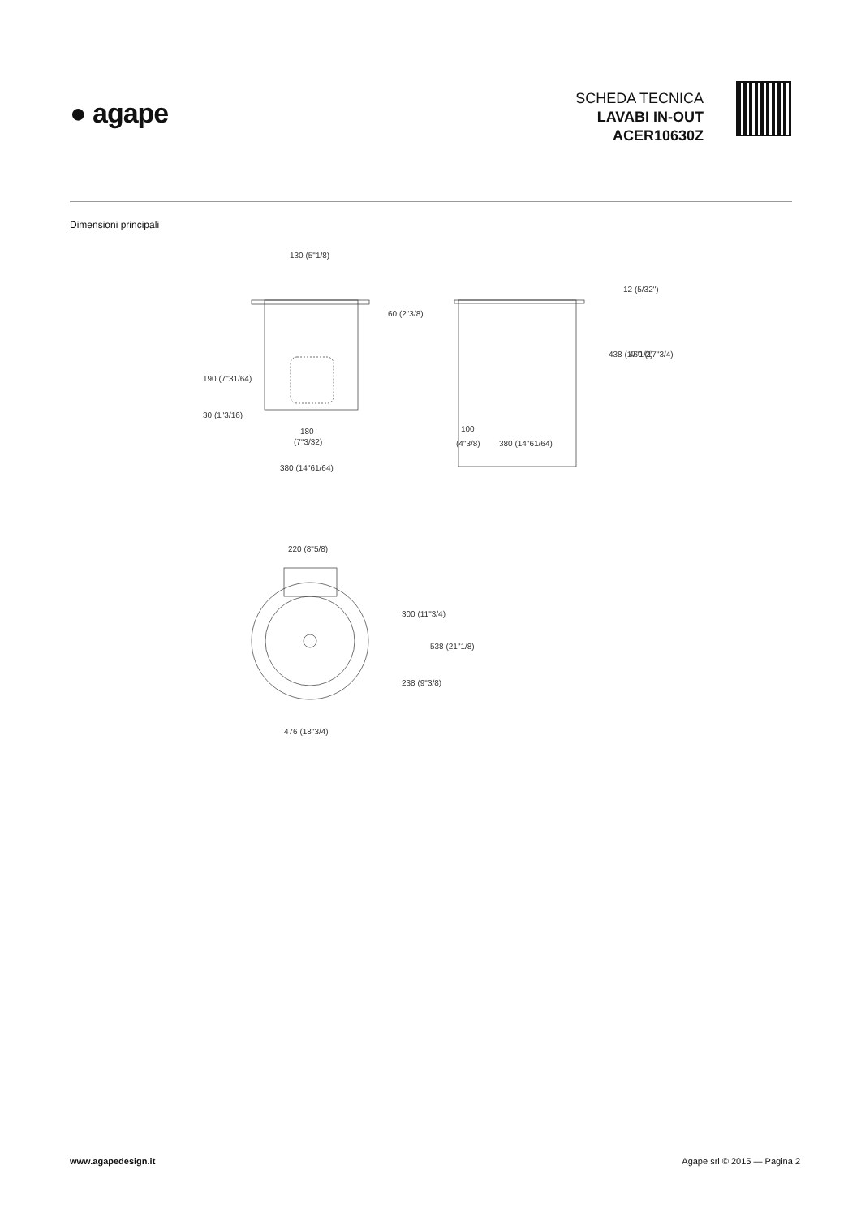● agape
SCHEDA TECNICA
LAVABI IN-OUT
ACER10630Z
Dimensioni principali
130 (5"1/8)
60 (2"3/8)
190 (7"31/64)
30 (1"3/16)
180
(7"3/32)
380 (14"61/64)
12 (5/32")
438 (17"1/2)
450 (17"3/4)
100
(4"3/8)
380 (14"61/64)
220 (8"5/8)
300 (11"3/4)
238 (9"3/8)
538 (21"1/8)
476 (18"3/4)
www.agapedesign.it Agape srl © 2015 — Pagina 2